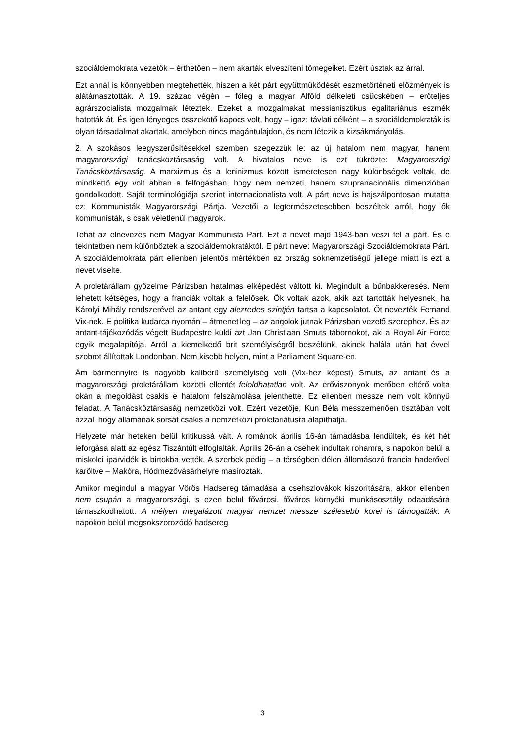szociáldemokrata vezetők – érthetően – nem akarták elveszíteni tömegeiket. Ezért úsztak az árral.
Ezt annál is könnyebben megtehették, hiszen a két párt együttműködését eszmetörténeti előzmények is alátámasztották. A 19. század végén – főleg a magyar Alföld délkeleti csücskében – erőteljes agrárszocialista mozgalmak léteztek. Ezeket a mozgalmakat messianisztikus egalitariánus eszmék hatották át. És igen lényeges összekötő kapocs volt, hogy – igaz: távlati célként – a szociáldemokraták is olyan társadalmat akartak, amelyben nincs magántulajdon, és nem létezik a kizsákmányolás.
2. A szokásos leegyszerűsítésekkel szemben szegezzük le: az új hatalom nem magyar, hanem magyarországi tanácsköztársaság volt. A hivatalos neve is ezt tükrözte: Magyarországi Tanácsköztársaság. A marxizmus és a leninizmus között ismeretesen nagy különbségek voltak, de mindkettő egy volt abban a felfogásban, hogy nem nemzeti, hanem szupranacionális dimenzióban gondolkodott. Saját terminológiája szerint internacionalista volt. A párt neve is hajszálpontosan mutatta ez: Kommunisták Magyarországi Pártja. Vezetői a legtermészetesebben beszéltek arról, hogy ők kommunisták, s csak véletlenül magyarok.
Tehát az elnevezés nem Magyar Kommunista Párt. Ezt a nevet majd 1943-ban veszi fel a párt. És e tekintetben nem különböztek a szociáldemokratáktól. E párt neve: Magyarországi Szociáldemokrata Párt. A szociáldemokrata párt ellenben jelentős mértékben az ország soknemzetiségű jellege miatt is ezt a nevet viselte.
A proletárállam győzelme Párizsban hatalmas elképedést váltott ki. Megindult a bűnbakkeresés. Nem lehetett kétséges, hogy a franciák voltak a felelősek. Ők voltak azok, akik azt tartották helyesnek, ha Károlyi Mihály rendszerével az antant egy alezredes szintjén tartsa a kapcsolatot. Őt nevezték Fernand Vix-nek. E politika kudarca nyomán – átmenetileg – az angolok jutnak Párizsban vezető szerephez. És az antant-tájékozódás végett Budapestre küldi azt Jan Christiaan Smuts tábornokot, aki a Royal Air Force egyik megalapítója. Arról a kiemelkedő brit személyiségről beszélünk, akinek halála után hat évvel szobrot állítottak Londonban. Nem kisebb helyen, mint a Parliament Square-en.
Ám bármennyire is nagyobb kaliberű személyiség volt (Vix-hez képest) Smuts, az antant és a magyarországi proletárállam közötti ellentét feloldhatatlan volt. Az erőviszonyok merőben eltérő volta okán a megoldást csakis e hatalom felszámolása jelenthette. Ez ellenben messze nem volt könnyű feladat. A Tanácsköztársaság nemzetközi volt. Ezért vezetője, Kun Béla messzemenően tisztában volt azzal, hogy államának sorsát csakis a nemzetközi proletariátusra alapíthatja.
Helyzete már heteken belül kritikussá vált. A románok április 16-án támadásba lendültek, és két hét leforgása alatt az egész Tiszántúlt elfoglalták. Április 26-án a csehek indultak rohamra, s napokon belül a miskolci iparvidék is birtokba vették. A szerbek pedig – a térségben délen állomásozó francia haderővel karöltve – Makóra, Hódmezővásárhelyre masíroztak.
Amikor megindul a magyar Vörös Hadsereg támadása a csehszlovákok kiszorítására, akkor ellenben nem csupán a magyarországi, s ezen belül fővárosi, főváros környéki munkásosztály odaadására támaszkodhatott. A mélyen megalázott magyar nemzet messze szélesebb körei is támogatták. A napokon belül megsokszorozódó hadsereg
3